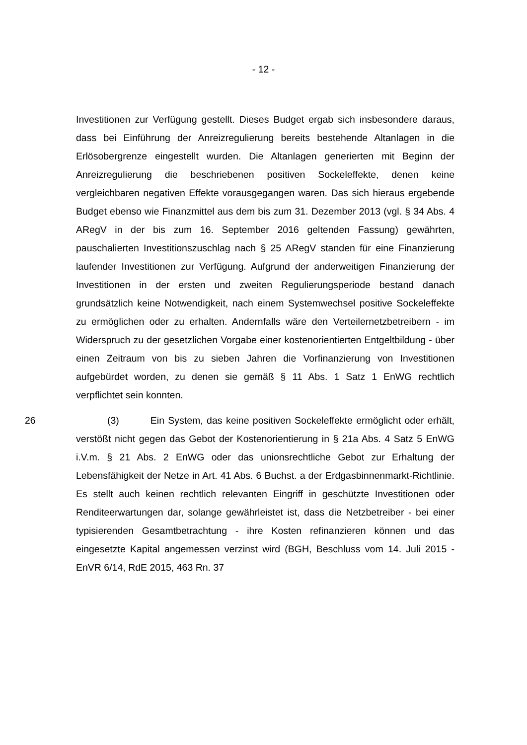- 12 -
Investitionen zur Verfügung gestellt. Dieses Budget ergab sich insbesondere daraus, dass bei Einführung der Anreizregulierung bereits bestehende Altanlagen in die Erlösobergrenze eingestellt wurden. Die Altanlagen generierten mit Beginn der Anreizregulierung die beschriebenen positiven Sockeleffekte, denen keine vergleichbaren negativen Effekte vorausgegangen waren. Das sich hieraus ergebende Budget ebenso wie Finanzmittel aus dem bis zum 31. Dezember 2013 (vgl. § 34 Abs. 4 ARegV in der bis zum 16. September 2016 geltenden Fassung) gewährten, pauschalierten Investitionszuschlag nach § 25 ARegV standen für eine Finanzierung laufender Investitionen zur Verfügung. Aufgrund der anderweitigen Finanzierung der Investitionen in der ersten und zweiten Regulierungsperiode bestand danach grundsätzlich keine Notwendigkeit, nach einem Systemwechsel positive Sockeleffekte zu ermöglichen oder zu erhalten. Andernfalls wäre den Verteilernetzbetreibern - im Widerspruch zu der gesetzlichen Vorgabe einer kostenorientierten Entgeltbildung - über einen Zeitraum von bis zu sieben Jahren die Vorfinanzierung von Investitionen aufgebürdet worden, zu denen sie gemäß § 11 Abs. 1 Satz 1 EnWG rechtlich verpflichtet sein konnten.
26 (3) Ein System, das keine positiven Sockeleffekte ermöglicht oder erhält, verstößt nicht gegen das Gebot der Kostenorientierung in § 21a Abs. 4 Satz 5 EnWG i.V.m. § 21 Abs. 2 EnWG oder das unionsrechtliche Gebot zur Erhaltung der Lebensfähigkeit der Netze in Art. 41 Abs. 6 Buchst. a der Erdgasbinnenmarkt-Richtlinie. Es stellt auch keinen rechtlich relevanten Eingriff in geschützte Investitionen oder Renditeerwartungen dar, solange gewährleistet ist, dass die Netzbetreiber - bei einer typisierenden Gesamtbetrachtung - ihre Kosten refinanzieren können und das eingesetzte Kapital angemessen verzinst wird (BGH, Beschluss vom 14. Juli 2015 - EnVR 6/14, RdE 2015, 463 Rn. 37